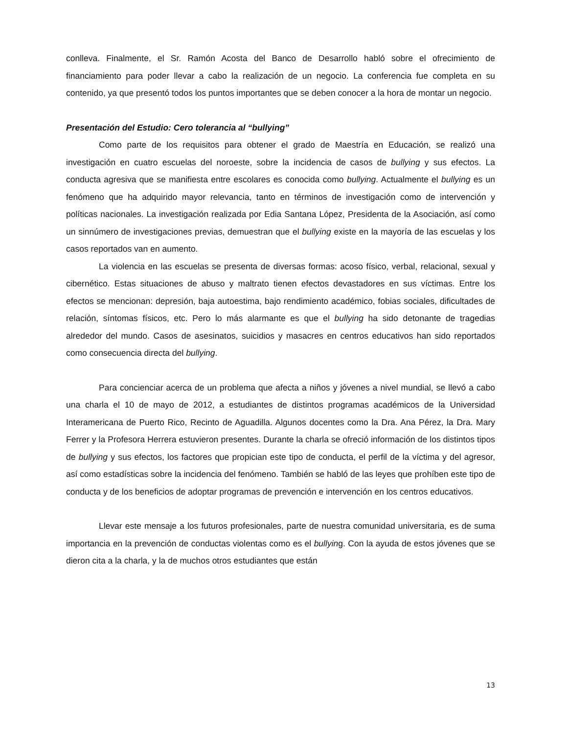conlleva. Finalmente, el Sr. Ramón Acosta del Banco de Desarrollo habló sobre el ofrecimiento de financiamiento para poder llevar a cabo la realización de un negocio. La conferencia fue completa en su contenido, ya que presentó todos los puntos importantes que se deben conocer a la hora de montar un negocio.
Presentación del Estudio: Cero tolerancia al “bullying”
Como parte de los requisitos para obtener el grado de Maestría en Educación, se realizó una investigación en cuatro escuelas del noroeste, sobre la incidencia de casos de bullying y sus efectos. La conducta agresiva que se manifiesta entre escolares es conocida como bullying. Actualmente el bullying es un fenómeno que ha adquirido mayor relevancia, tanto en términos de investigación como de intervención y políticas nacionales. La investigación realizada por Edia Santana López, Presidenta de la Asociación, así como un sinnúmero de investigaciones previas, demuestran que el bullying existe en la mayoría de las escuelas y los casos reportados van en aumento.
La violencia en las escuelas se presenta de diversas formas: acoso físico, verbal, relacional, sexual y cibernético. Estas situaciones de abuso y maltrato tienen efectos devastadores en sus víctimas. Entre los efectos se mencionan: depresión, baja autoestima, bajo rendimiento académico, fobias sociales, dificultades de relación, síntomas físicos, etc. Pero lo más alarmante es que el bullying ha sido detonante de tragedias alrededor del mundo. Casos de asesinatos, suicidios y masacres en centros educativos han sido reportados como consecuencia directa del bullying.
Para concienciar acerca de un problema que afecta a niños y jóvenes a nivel mundial, se llevó a cabo una charla el 10 de mayo de 2012, a estudiantes de distintos programas académicos de la Universidad Interamericana de Puerto Rico, Recinto de Aguadilla. Algunos docentes como la Dra. Ana Pérez, la Dra. Mary Ferrer y la Profesora Herrera estuvieron presentes. Durante la charla se ofreció información de los distintos tipos de bullying y sus efectos, los factores que propician este tipo de conducta, el perfil de la víctima y del agresor, así como estadísticas sobre la incidencia del fenómeno. También se habló de las leyes que prohíben este tipo de conducta y de los beneficios de adoptar programas de prevención e intervención en los centros educativos.
Llevar este mensaje a los futuros profesionales, parte de nuestra comunidad universitaria, es de suma importancia en la prevención de conductas violentas como es el bullying. Con la ayuda de estos jóvenes que se dieron cita a la charla, y la de muchos otros estudiantes que están
13